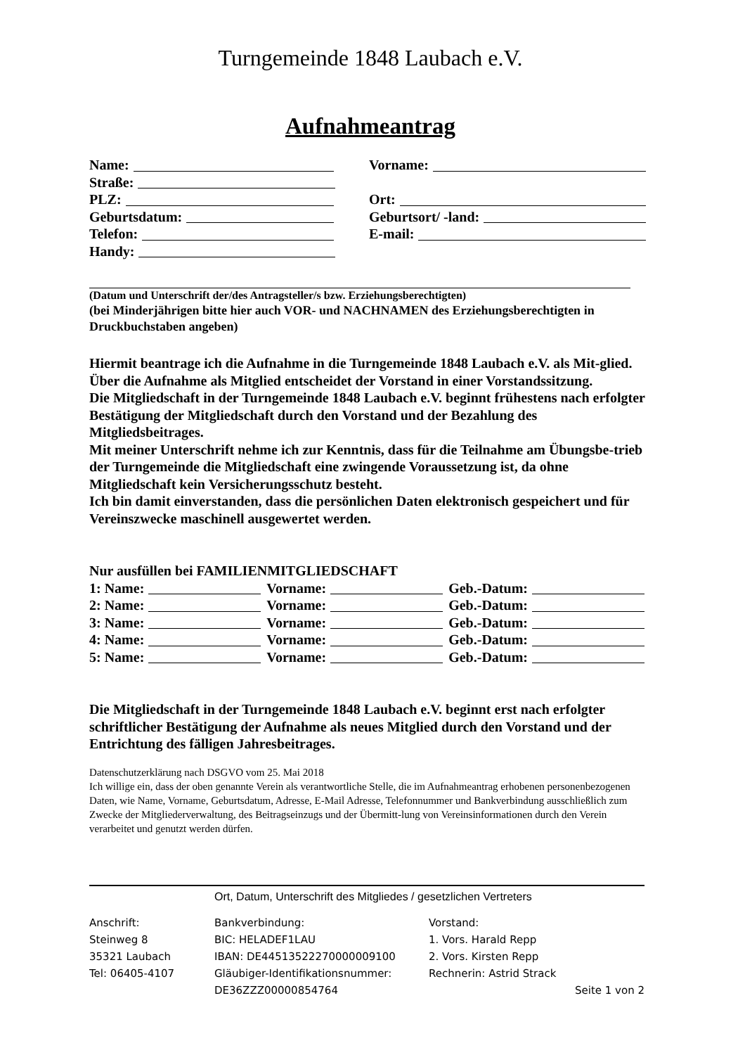Turngemeinde 1848 Laubach e.V.
Aufnahmeantrag
Name: Vorname:
Straße:
PLZ: Ort:
Geburtsdatum: Geburtsort/ -land:
Telefon: E-mail:
Handy:
(Datum und Unterschrift der/des Antragsteller/s bzw. Erziehungsberechtigten)
(bei Minderjährigen bitte hier auch VOR- und NACHNAMEN des Erziehungsberechtigten in Druckbuchstaben angeben)
Hiermit beantrage ich die Aufnahme in die Turngemeinde 1848 Laubach e.V. als Mit-glied.
Über die Aufnahme als Mitglied entscheidet der Vorstand in einer Vorstandssitzung.
Die Mitgliedschaft in der Turngemeinde 1848 Laubach e.V. beginnt frühestens nach erfolgter Bestätigung der Mitgliedschaft durch den Vorstand und der Bezahlung des Mitgliedsbeitrages.
Mit meiner Unterschrift nehme ich zur Kenntnis, dass für die Teilnahme am Übungsbe-trieb der Turngemeinde die Mitgliedschaft eine zwingende Voraussetzung ist, da ohne Mitgliedschaft kein Versicherungsschutz besteht.
Ich bin damit einverstanden, dass die persönlichen Daten elektronisch gespeichert und für Vereinszwecke maschinell ausgewertet werden.
Nur ausfüllen bei FAMILIENMITGLIEDSCHAFT
1: Name: Vorname: Geb.-Datum:
2: Name: Vorname: Geb.-Datum:
3: Name: Vorname: Geb.-Datum:
4: Name: Vorname: Geb.-Datum:
5: Name: Vorname: Geb.-Datum:
Die Mitgliedschaft in der Turngemeinde 1848 Laubach e.V. beginnt erst nach erfolgter schriftlicher Bestätigung der Aufnahme als neues Mitglied durch den Vorstand und der Entrichtung des fälligen Jahresbeitrages.
Datenschutzerklärung nach DSGVO vom 25. Mai 2018
Ich willige ein, dass der oben genannte Verein als verantwortliche Stelle, die im Aufnahmeantrag erhobenen personenbezogenen Daten, wie Name, Vorname, Geburtsdatum, Adresse, E-Mail Adresse, Telefonnummer und Bankverbindung ausschließlich zum Zwecke der Mitgliederverwaltung, des Beitragseinzugs und der Übermitt-lung von Vereinsinformationen durch den Verein verarbeitet und genutzt werden dürfen.
Ort, Datum, Unterschrift des Mitgliedes / gesetzlichen Vertreters
Anschrift:
Steinweg 8
35321 Laubach
Tel: 06405-4107
Bankverbindung:
BIC: HELADEF1LAU
IBAN: DE44513522270000009100
Gläubiger-Identifikationsnummer:
DE36ZZZ00000854764
Vorstand:
1. Vors. Harald Repp
2. Vors. Kirsten Repp
Rechnerin: Astrid Strack
Seite 1 von 2